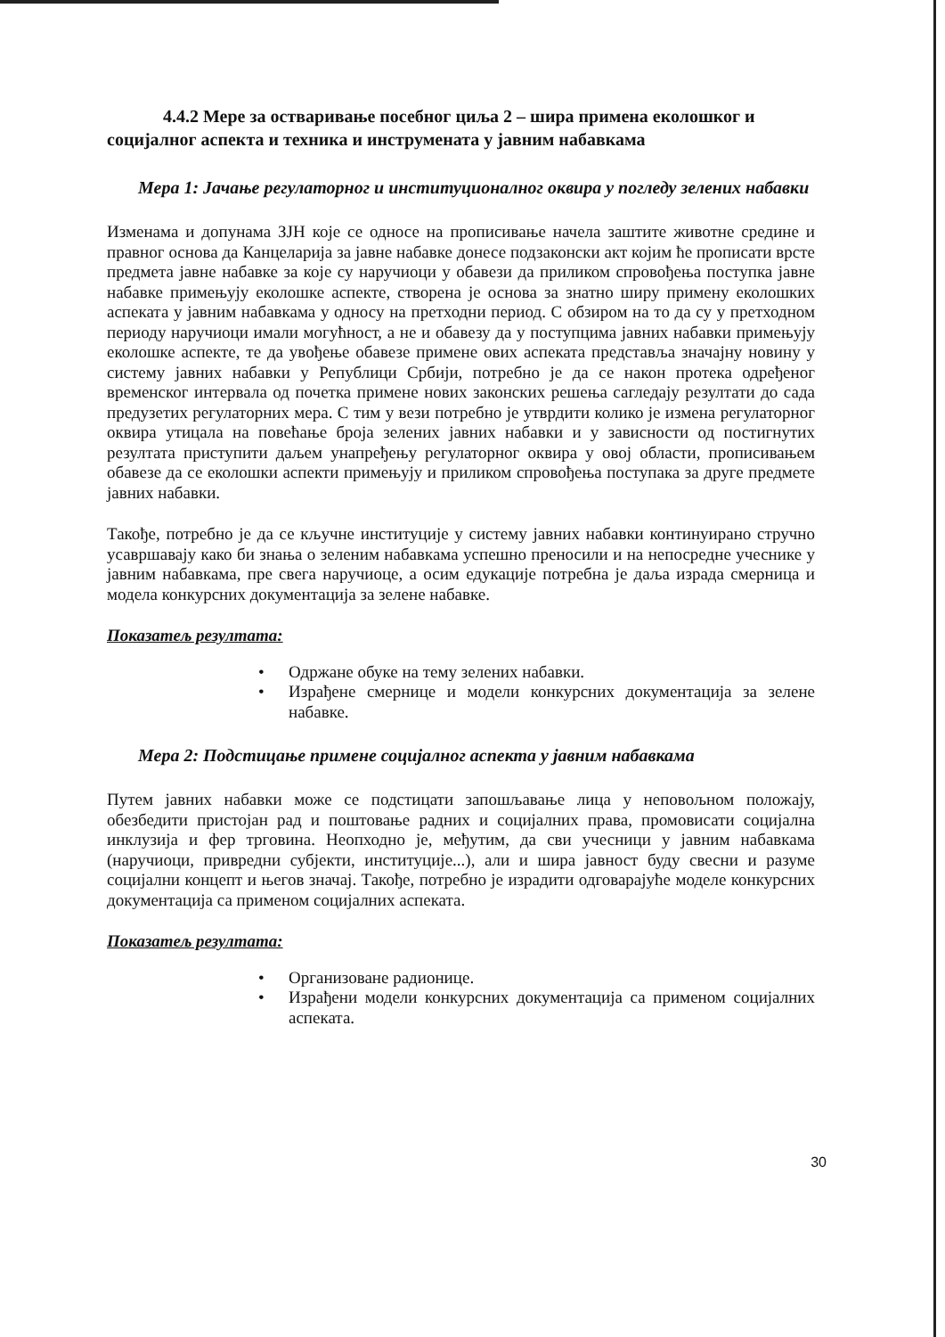4.4.2 Мере за остваривање посебног циља 2 – шира примена еколошког и социјалног аспекта и техника и инструмената у јавним набавкама
Мера 1: Јачање регулаторног и институционалног оквира у погледу зелених набавки
Изменама и допунама ЗЈН које се односе на прописивање начела заштите животне средине и правног основа да Канцеларија за јавне набавке донесе подзаконски акт којим ће прописати врсте предмета јавне набавке за које су наручиоци у обавези да приликом спровођења поступка јавне набавке примењују еколошке аспекте, створена је основа за знатно ширу примену еколошких аспеката у јавним набавкама у односу на претходни период. С обзиром на то да су у претходном периоду наручиоци имали могућност, а не и обавезу да у поступцима јавних набавки примењују еколошке аспекте, те да увођење обавезе примене ових аспеката представља значајну новину у систему јавних набавки у Републици Србији, потребно је да се након протека одређеног временског интервала од почетка примене нових законских решења сагледају резултати до сада предузетих регулаторних мера. С тим у вези потребно је утврдити колико је измена регулаторног оквира утицала на повећање броја зелених јавних набавки и у зависности од постигнутих резултата приступити даљем унапређењу регулаторног оквира у овој области, прописивањем обавезе да се еколошки аспекти примењују и приликом спровођења поступака за друге предмете јавних набавки.
Такође, потребно је да се кључне институције у систему јавних набавки континуирано стручно усавршавају како би знања о зеленим набавкама успешно преносили и на непосредне учеснике у јавним набавкама, пре свега наручиоце, а осим едукације потребна је даља израда смерница и модела конкурсних документација за зелене набавке.
Показатељ резултата:
• Одржане обуке на тему зелених набавки.
• Израђене смернице и модели конкурсних документација за зелене набавке.
Мера 2: Подстицање примене социјалног аспекта у јавним набавкама
Путем јавних набавки може се подстицати запошљавање лица у неповољном положају, обезбедити пристојан рад и поштовање радних и социјалних права, промовисати социјална инклузија и фер трговина. Неопходно је, међутим, да сви учесници у јавним набавкама (наручиоци, привредни субјекти, институције...), али и шира јавност буду свесни и разуме социјални концепт и његов значај. Такође, потребно је израдити одговарајуће моделе конкурсних документација са применом социјалних аспеката.
Показатељ резултата:
• Организоване радионице.
• Израђени модели конкурсних документација са применом социјалних аспеката.
30